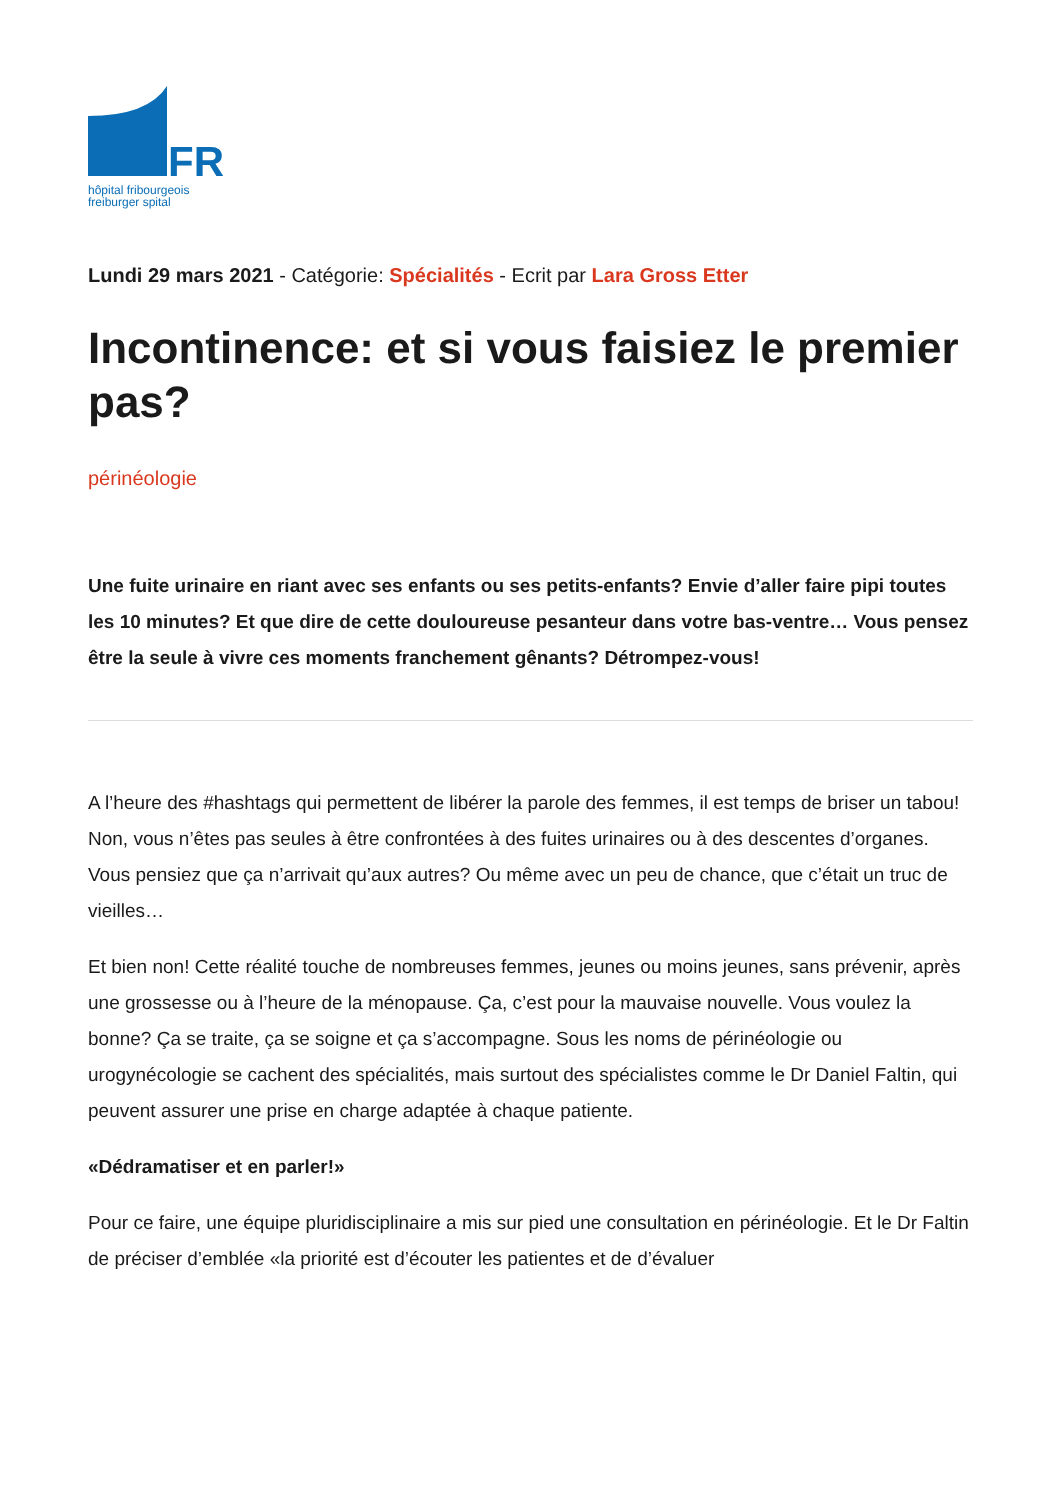FR
hôpital fribourgeois
freiburger spital
Lundi 29 mars 2021 - Catégorie: Spécialités - Ecrit par Lara Gross Etter
Incontinence: et si vous faisiez le premier pas?
périnéologie
Une fuite urinaire en riant avec ses enfants ou ses petits-enfants? Envie d’aller faire pipi toutes les 10 minutes? Et que dire de cette douloureuse pesanteur dans votre bas-ventre… Vous pensez être la seule à vivre ces moments franchement gênants? Détrompez-vous!
A l’heure des #hashtags qui permettent de libérer la parole des femmes, il est temps de briser un tabou! Non, vous n’êtes pas seules à être confrontées à des fuites urinaires ou à des descentes d’organes. Vous pensiez que ça n’arrivait qu’aux autres? Ou même avec un peu de chance, que c’était un truc de vieilles…
Et bien non! Cette réalité touche de nombreuses femmes, jeunes ou moins jeunes, sans prévenir, après une grossesse ou à l’heure de la ménopause. Ça, c’est pour la mauvaise nouvelle. Vous voulez la bonne? Ça se traite, ça se soigne et ça s’accompagne. Sous les noms de périnéologie ou urogynécologie se cachent des spécialités, mais surtout des spécialistes comme le Dr Daniel Faltin, qui peuvent assurer une prise en charge adaptée à chaque patiente.
«Dédramatiser et en parler!»
Pour ce faire, une équipe pluridisciplinaire a mis sur pied une consultation en périnéologie. Et le Dr Faltin de préciser d’emblée «la priorité est d’écouter les patientes et de d’évaluer